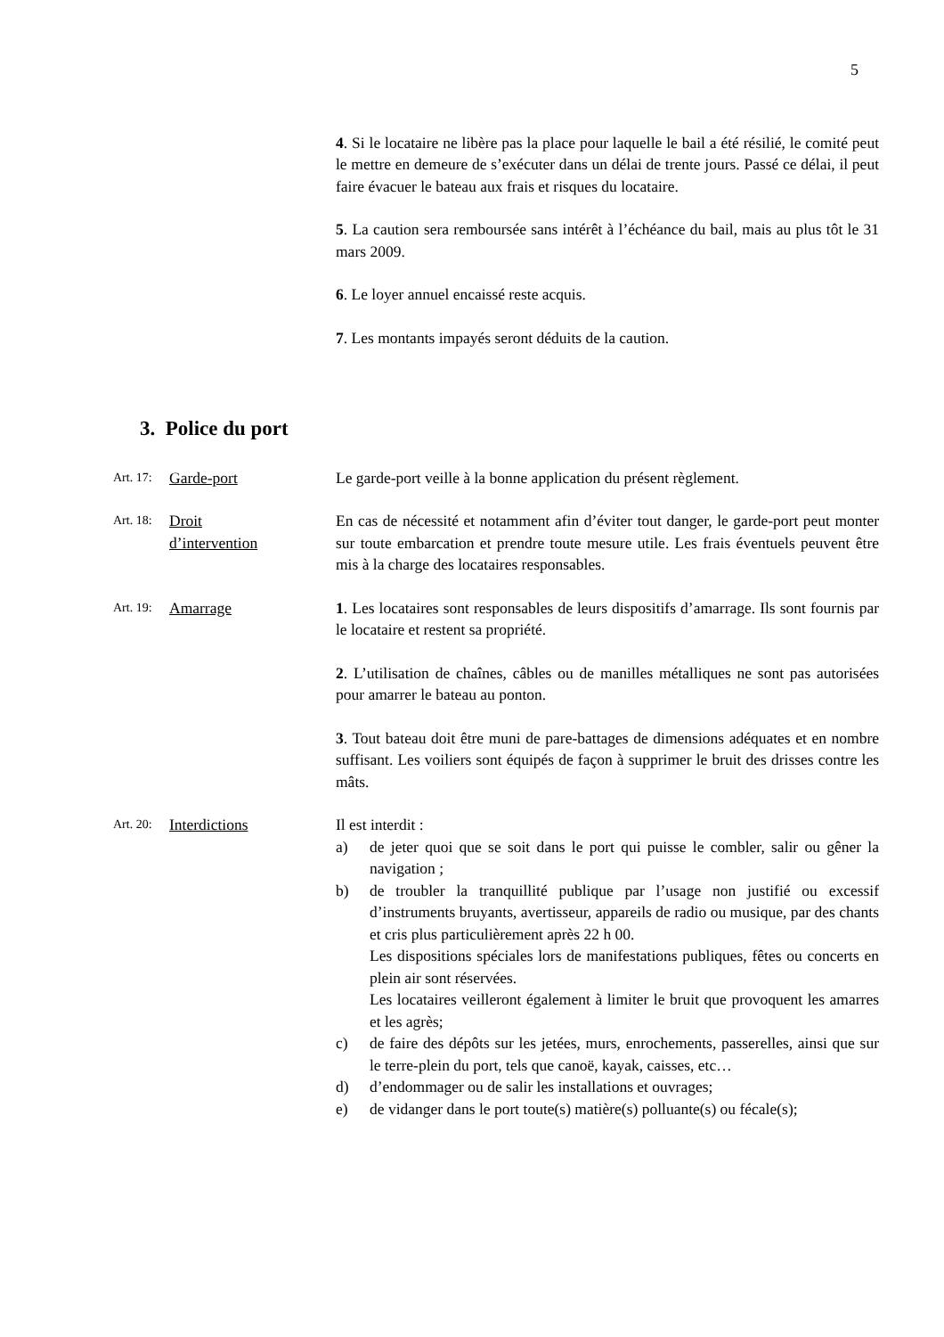5
4. Si le locataire ne libère pas la place pour laquelle le bail a été résilié, le comité peut le mettre en demeure de s’exécuter dans un délai de trente jours. Passé ce délai, il peut faire évacuer le bateau aux frais et risques du locataire.
5. La caution sera remboursée sans intérêt à l’échéance du bail, mais au plus tôt le 31 mars 2009.
6. Le loyer annuel encaissé reste acquis.
7. Les montants impayés seront déduits de la caution.
3. Police du port
Art. 17: Garde-port Le garde-port veille à la bonne application du présent règlement.
Art. 18: Droit
d’intervention
En cas de nécessité et notamment afin d’éviter tout danger, le garde-port peut monter sur toute embarcation et prendre toute mesure utile. Les frais éventuels peuvent être mis à la charge des locataires responsables.
Art. 19: Amarrage 1. Les locataires sont responsables de leurs dispositifs d’amarrage. Ils sont fournis par le locataire et restent sa propriété.
2. L’utilisation de chaînes, câbles ou de manilles métalliques ne sont pas autorisées pour amarrer le bateau au ponton.
3. Tout bateau doit être muni de pare-battages de dimensions adéquates et en nombre suffisant. Les voiliers sont équipés de façon à supprimer le bruit des drisses contre les mâts.
Art. 20: Interdictions Il est interdit :
a) de jeter quoi que se soit dans le port qui puisse le combler, salir ou gêner la navigation ;
b) de troubler la tranquillité publique par l’usage non justifié ou excessif d’instruments bruyants, avertisseur, appareils de radio ou musique, par des chants et cris plus particulièrement après 22 h 00.
Les dispositions spéciales lors de manifestations publiques, fêtes ou concerts en plein air sont réservées.
Les locataires veilleront également à limiter le bruit que provoquent les amarres et les agrès;
c) de faire des dépôts sur les jetées, murs, enrochements, passerelles, ainsi que sur le terre-plein du port, tels que canoë, kayak, caisses, etc…
d) d’endommager ou de salir les installations et ouvrages;
e) de vidanger dans le port toute(s) matière(s) polluante(s) ou fécale(s);